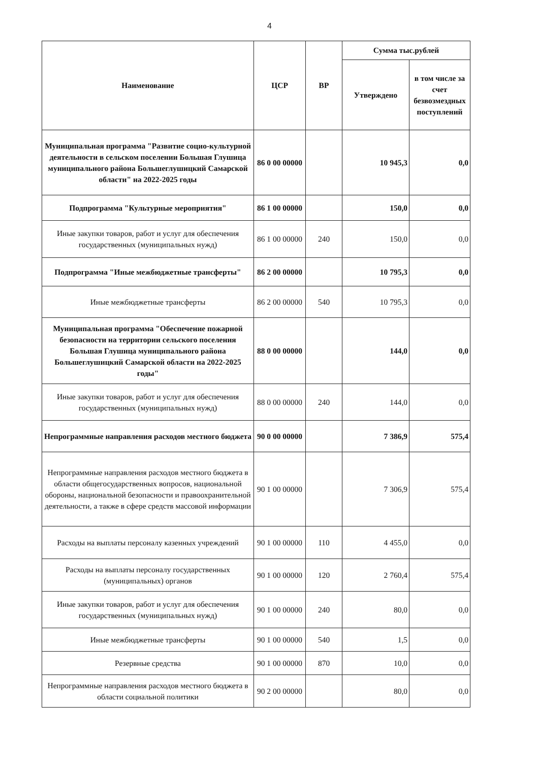4
| Наименование | ЦСР | ВР | Сумма тыс.рублей | |
| --- | --- | --- | --- | --- |
| | | | Утверждено | в том числе за счет безвозмездных поступлений |
| Муниципальная программа "Развитие социо-культурной деятельности в сельском поселении Большая Глушица муниципального района Большеглушицкий Самарской области" на 2022-2025 годы | 86 0 00 00000 | | 10 945,3 | 0,0 |
| Подпрограмма "Культурные мероприятия" | 86 1 00 00000 | | 150,0 | 0,0 |
| Иные закупки товаров, работ и услуг для обеспечения государственных (муниципальных нужд) | 86 1 00 00000 | 240 | 150,0 | 0,0 |
| Подпрограмма "Иные межбюджетные трансферты" | 86 2 00 00000 | | 10 795,3 | 0,0 |
| Иные межбюджетные трансферты | 86 2 00 00000 | 540 | 10 795,3 | 0,0 |
| Муниципальная программа "Обеспечение пожарной безопасности на территории сельского поселения Большая Глушица муниципального района Большеглушицкий Самарской области на 2022-2025 годы" | 88 0 00 00000 | | 144,0 | 0,0 |
| Иные закупки товаров, работ и услуг для обеспечения государственных (муниципальных нужд) | 88 0 00 00000 | 240 | 144,0 | 0,0 |
| Непрограммные направления расходов местного бюджета | 90 0 00 00000 | | 7 386,9 | 575,4 |
| Непрограммные направления расходов местного бюджета в области общегосударственных вопросов, национальной обороны, национальной безопасности и правоохранительной деятельности, а также в сфере средств массовой информации | 90 1 00 00000 | | 7 306,9 | 575,4 |
| Расходы на выплаты персоналу казенных учреждений | 90 1 00 00000 | 110 | 4 455,0 | 0,0 |
| Расходы на выплаты персоналу государственных (муниципальных) органов | 90 1 00 00000 | 120 | 2 760,4 | 575,4 |
| Иные закупки товаров, работ и услуг для обеспечения государственных (муниципальных нужд) | 90 1 00 00000 | 240 | 80,0 | 0,0 |
| Иные межбюджетные трансферты | 90 1 00 00000 | 540 | 1,5 | 0,0 |
| Резервные средства | 90 1 00 00000 | 870 | 10,0 | 0,0 |
| Непрограммные направления расходов местного бюджета в области социальной политики | 90 2 00 00000 | | 80,0 | 0,0 |